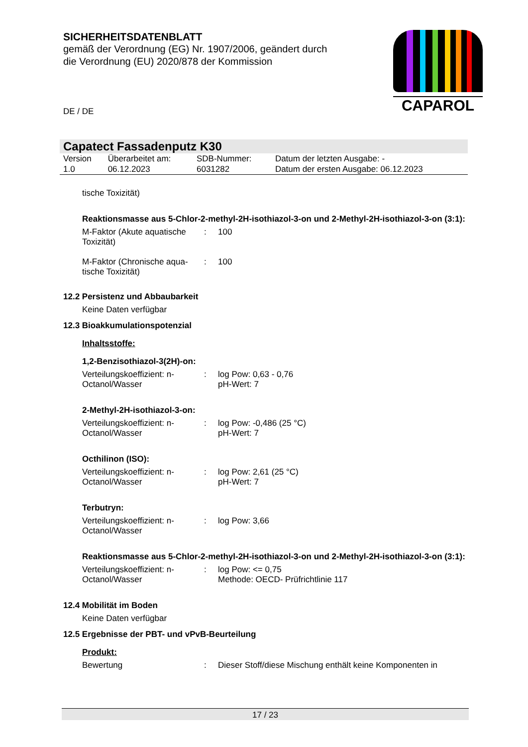SICHERHEITSDATENBLATT
gemäß der Verordnung (EG) Nr. 1907/2006, geändert durch die Verordnung (EU) 2020/878 der Kommission
CAPAROL
DE / DE
Capatect Fassadenputz K30
| Version 1.0 | Überarbeitet am: 06.12.2023 | SDB-Nummer: 6031282 | Datum der letzten Ausgabe: - Datum der ersten Ausgabe: 06.12.2023 |
tische Toxizität)
Reaktionsmasse aus 5-Chlor-2-methyl-2H-isothiazol-3-on und 2-Methyl-2H-isothiazol-3-on (3:1):
M-Faktor (Akute aquatische Toxizität)
:
100
M-Faktor (Chronische aqua-tische Toxizität)
:
100
12.2 Persistenz und Abbaubarkeit
Keine Daten verfügbar
12.3 Bioakkumulationspotenzial
Inhaltsstoffe:
1,2-Benzisothiazol-3(2H)-on:
Verteilungskoeffizient: n-Octanol/Wasser
:
log Pow: 0,63 - 0,76
pH-Wert: 7
2-Methyl-2H-isothiazol-3-on:
Verteilungskoeffizient: n-Octanol/Wasser
:
log Pow: -0,486 (25 °C)
pH-Wert: 7
Octhilinon (ISO):
Verteilungskoeffizient: n-Octanol/Wasser
:
log Pow: 2,61 (25 °C)
pH-Wert: 7
Terbutryn:
Verteilungskoeffizient: n-Octanol/Wasser
:
log Pow: 3,66
Reaktionsmasse aus 5-Chlor-2-methyl-2H-isothiazol-3-on und 2-Methyl-2H-isothiazol-3-on (3:1):
Verteilungskoeffizient: n-Octanol/Wasser
:
log Pow: <= 0,75
Methode: OECD- Prüfrichtlinie 117
12.4 Mobilität im Boden
Keine Daten verfügbar
12.5 Ergebnisse der PBT- und vPvB-Beurteilung
Produkt:
Bewertung
:
Dieser Stoff/diese Mischung enthält keine Komponenten in
17 / 23